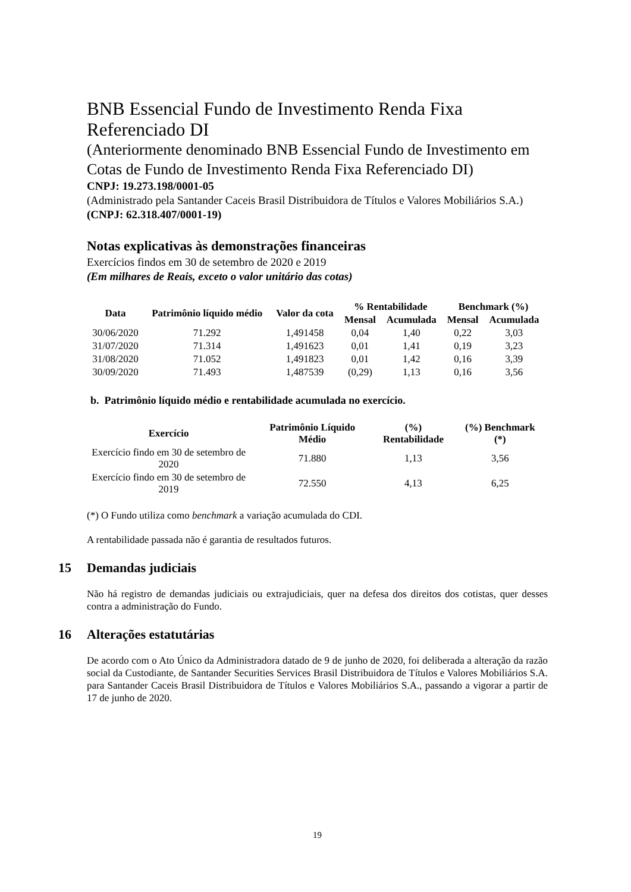BNB Essencial Fundo de Investimento Renda Fixa Referenciado DI
(Anteriormente denominado BNB Essencial Fundo de Investimento em Cotas de Fundo de Investimento Renda Fixa Referenciado DI)
CNPJ: 19.273.198/0001-05
(Administrado pela Santander Caceis Brasil Distribuidora de Títulos e Valores Mobiliários S.A.)
(CNPJ: 62.318.407/0001-19)
Notas explicativas às demonstrações financeiras
Exercícios findos em 30 de setembro de 2020 e 2019
(Em milhares de Reais, exceto o valor unitário das cotas)
| Data | Patrimônio líquido médio | Valor da cota | % Rentabilidade | | Benchmark (%) | |
| --- | --- | --- | --- | --- | --- | --- |
| | | | Mensal | Acumulada | Mensal | Acumulada |
| 30/06/2020 | 71.292 | 1,491458 | 0,04 | 1,40 | 0,22 | 3,03 |
| 31/07/2020 | 71.314 | 1,491623 | 0,01 | 1,41 | 0,19 | 3,23 |
| 31/08/2020 | 71.052 | 1,491823 | 0,01 | 1,42 | 0,16 | 3,39 |
| 30/09/2020 | 71.493 | 1,487539 | (0,29) | 1,13 | 0,16 | 3,56 |
b. Patrimônio líquido médio e rentabilidade acumulada no exercício.
| Exercício | Patrimônio Líquido Médio | (%) Rentabilidade | (%) Benchmark (*) |
| --- | --- | --- | --- |
| Exercício findo em 30 de setembro de 2020 | 71.880 | 1,13 | 3,56 |
| Exercício findo em 30 de setembro de 2019 | 72.550 | 4,13 | 6,25 |
(*) O Fundo utiliza como benchmark a variação acumulada do CDI.
A rentabilidade passada não é garantia de resultados futuros.
15 Demandas judiciais
Não há registro de demandas judiciais ou extrajudiciais, quer na defesa dos direitos dos cotistas, quer desses contra a administração do Fundo.
16 Alterações estatutárias
De acordo com o Ato Único da Administradora datado de 9 de junho de 2020, foi deliberada a alteração da razão social da Custodiante, de Santander Securities Services Brasil Distribuidora de Títulos e Valores Mobiliários S.A. para Santander Caceis Brasil Distribuidora de Títulos e Valores Mobiliários S.A., passando a vigorar a partir de 17 de junho de 2020.
19